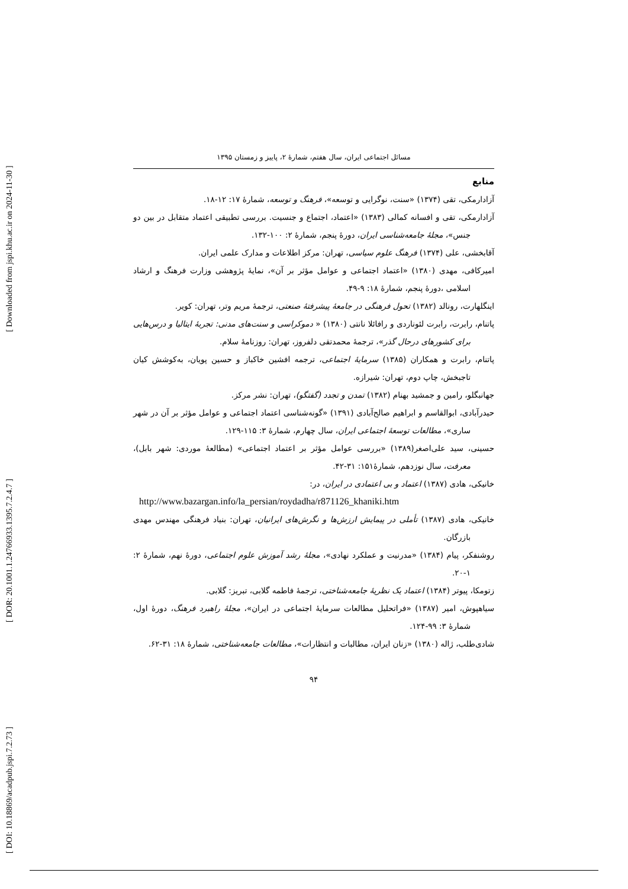[ Downloaded from jspi.khu.ac.ir on 2024-11-30 ]
[ DOR: 20.1001.1.24766933.1395.7.2.4.7 ]
[ DOI: 10.18869/acadpub.jspi.7.2.73 ]
مسائل اجتماعی ایران، سال هفتم، شمارهٔ ۲، پاییز و زمستان ۱۳۹۵
منابع
آزادارمکی، تقی (۱۳۷۴) «سنت، نوگرایی و توسعه»، فرهنگ و توسعه، شمارهٔ ۱۷: ۱۲-۱۸.
آزادارمکی، تقی و افسانه کمالی (۱۳۸۳) «اعتماد، اجتماع و جنسیت. بررسی تطبیقی اعتماد متقابل در بین دو جنس»، مجلهٔ جامعه‌شناسی ایران، دورهٔ پنجم، شمارهٔ ۲: ۱۰۰-۱۳۲.
آقابخشی، علی (۱۳۷۴) فرهنگ علوم سیاسی، تهران: مرکز اطلاعات و مدارک علمی ایران.
امیرکافی، مهدی (۱۳۸۰) «اعتماد اجتماعی و عوامل مؤثر بر آن»، نمایهٔ پژوهشی وزارت فرهنگ و ارشاد اسلامی ،دورهٔ پنجم، شمارهٔ ۱۸: ۹-۴۹.
اینگلهارت، رونالد (۱۳۸۲) تحول فرهنگی در جامعهٔ پیشرفتهٔ صنعتی، ترجمهٔ مریم وتر، تهران: کویر.
پاتنام، رابرت، رابرت لئوناردی و رافائلا نانتی (۱۳۸۰) « دموکراسی و سنت‌های مدنی: تجربهٔ ایتالیا و درس‌هایی برای کشورهای درحال گذر»، ترجمهٔ محمدتقی دلفروز، تهران: روزنامهٔ سلام.
پاتنام، رابرت و همکاران (۱۳۸۵) سرمایهٔ اجتماعی، ترجمه افشین خاکباز و حسین پویان، به‌کوشش کیان تاجبخش، چاپ دوم، تهران: شیرازه.
جهانبگلو، رامین و جمشید بهنام (۱۳۸۲) تمدن و تجدد (گفتگو)، تهران: نشر مرکز.
حیدرآبادی، ابوالقاسم و ابراهیم صالح‌آبادی (۱۳۹۱) «گونه‌شناسی اعتماد اجتماعی و عوامل مؤثر بر آن در شهر ساری»، مطالعات توسعهٔ اجتماعی ایران، سال چهارم، شمارهٔ ۳: ۱۱۵-۱۲۹.
حسینی، سید علی‌اصغر(۱۳۸۹) «بررسی عوامل مؤثر بر اعتماد اجتماعی» (مطالعهٔ موردی: شهر بابل)، معرفت، سال نوزدهم، شمارهٔ۱۵۱: ۳۱-۴۲.
خانیکی، هادی (۱۳۸۷) اعتماد و بی اعتمادی در ایران، در:
http://www.bazargan.info/la_persian/roydadha/r871126_khaniki.htm
خانیکی، هادی (۱۳۸۷) تأملی در پیمایش ارزش‌ها و نگرش‌های ایرانیان، تهران: بنیاد فرهنگی مهندس مهدی بازرگان.
روشنفکر، پیام (۱۳۸۴) «مدرنیت و عملکرد نهادی»، مجلهٔ رشد آموزش علوم اجتماعی، دورهٔ نهم، شمارهٔ ۲: ۱-۲۰.
زتومکا، پیوتر (۱۳۸۴) اعتماد یک نظریهٔ جامعه‌شناختی، ترجمهٔ فاطمه گلابی، تبریز: گلابی.
سیاهپوش، امیر (۱۳۸۷) «فراتحلیل مطالعات سرمایهٔ اجتماعی در ایران»، مجلهٔ راهبرد فرهنگ، دورهٔ اول، شمارهٔ ۳: ۹۹-۱۲۴.
شادی‌طلب، ژاله (۱۳۸۰) «زنان ایران، مطالبات و انتظارات»، مطالعات جامعه‌شناختی، شمارهٔ ۱۸: ۳۱-۶۲.
۹۴